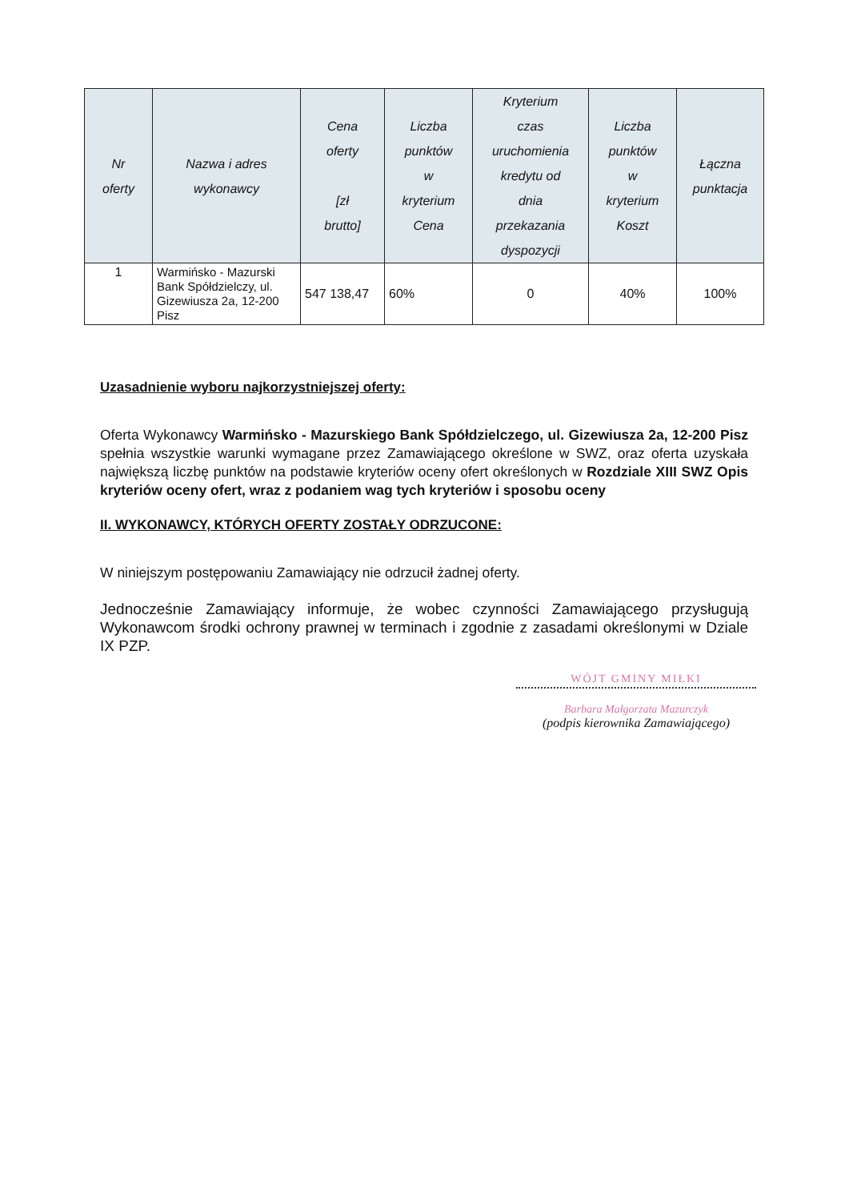| Nr oferty | Nazwa i adres wykonawcy | Cena oferty [zł brutto] | Liczba punktów w kryterium Cena | Kryterium czas uruchomienia kredytu od dnia przekazania dyspozycji | Liczba punktów w kryterium Koszt | Łączna punktacja |
| --- | --- | --- | --- | --- | --- | --- |
| 1 | Warmińsko - Mazurski Bank Spółdzielczy, ul. Gizewiusza 2a, 12-200 Pisz | 547 138,47 | 60% | 0 | 40% | 100% |
Uzasadnienie wyboru najkorzystniejszej oferty:
Oferta Wykonawcy Warmińsko - Mazurskiego Bank Spółdzielczego, ul. Gizewiusza 2a, 12-200 Pisz spełnia wszystkie warunki wymagane przez Zamawiającego określone w SWZ, oraz oferta uzyskała największą liczbę punktów na podstawie kryteriów oceny ofert określonych w Rozdziale XIII SWZ Opis kryteriów oceny ofert, wraz z podaniem wag tych kryteriów i sposobu oceny
II. WYKONAWCY, KTÓRYCH OFERTY ZOSTAŁY ODRZUCONE:
W niniejszym postępowaniu Zamawiający nie odrzucił żadnej oferty.
Jednocześnie Zamawiający informuje, że wobec czynności Zamawiającego przysługują Wykonawcom środki ochrony prawnej w terminach i zgodnie z zasadami określonymi w Dziale IX PZP.
WÓJT GMINY MIŁKI
Barbara Małgorzata Mazurczyk
(podpis kierownika Zamawiającego)